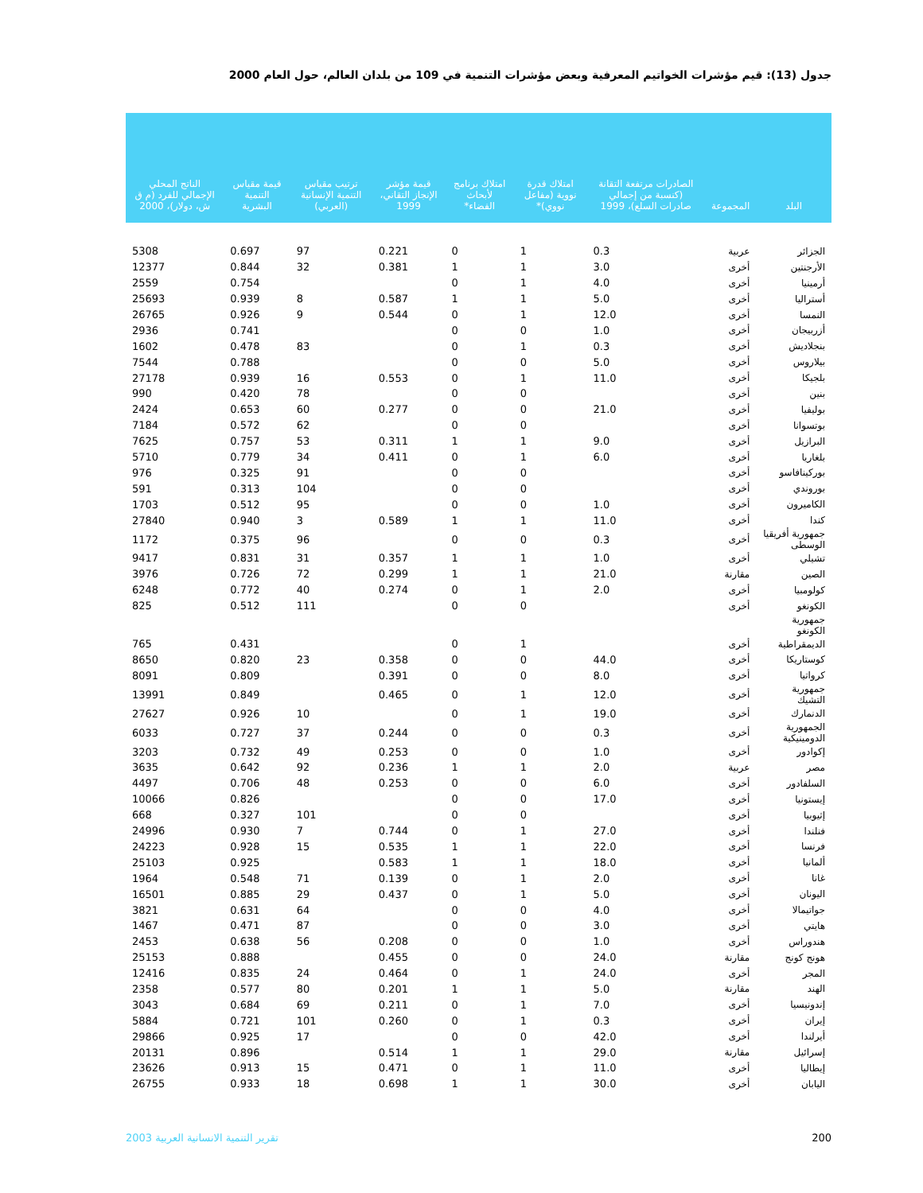جدول (13): قيم مؤشرات الخواتيم المعرفية وبعض مؤشرات التنمية في 109 من بلدان العالم، حول العام 2000
| البلد | المجموعة | الصادرات مرتفعة التقانة (كنسبة من إجمالي صادرات السلع)، 1999 | امتلاك قدرة نووية (مفاعل نووي)* | امتلاك برنامج لأبحاث الفضاء* | قيمة مؤشر الإنجاز التقاني، 1999 | ترتيب مقياس التنمية الإنسانية (العربي) | قيمة مقياس التنمية البشرية | الناتج المحلي الإجمالي للفرد (م ق ش، دولار)، 2000 |
| --- | --- | --- | --- | --- | --- | --- | --- | --- |
| الجزائر | عربية | 0.3 | 1 | 0 | 0.221 | 97 | 0.697 | 5308 |
| الأرجنتين | أخرى | 3.0 | 1 | 1 | 0.381 | 32 | 0.844 | 12377 |
| أرمينيا | أخرى | 4.0 | 1 | 0 | | | 0.754 | 2559 |
| أستراليا | أخرى | 5.0 | 1 | 1 | 0.587 | 8 | 0.939 | 25693 |
| النمسا | أخرى | 12.0 | 1 | 0 | 0.544 | 9 | 0.926 | 26765 |
| أزربيجان | أخرى | 1.0 | 0 | 0 | | | 0.741 | 2936 |
| بنجلاديش | أخرى | 0.3 | 1 | 0 | | 83 | 0.478 | 1602 |
| بيلاروس | أخرى | 5.0 | 0 | 0 | | | 0.788 | 7544 |
| بلجيكا | أخرى | 11.0 | 1 | 0 | 0.553 | 16 | 0.939 | 27178 |
| بنين | أخرى | | 0 | 0 | | 78 | 0.420 | 990 |
| بوليفيا | أخرى | 21.0 | 0 | 0 | 0.277 | 60 | 0.653 | 2424 |
| بوتسوانا | أخرى | | 0 | 0 | | 62 | 0.572 | 7184 |
| البرازيل | أخرى | 9.0 | 1 | 1 | 0.311 | 53 | 0.757 | 7625 |
| بلغاريا | أخرى | 6.0 | 1 | 0 | 0.411 | 34 | 0.779 | 5710 |
| بوركينافاسو | أخرى | | 0 | 0 | | 91 | 0.325 | 976 |
| بوروندي | أخرى | | 0 | 0 | | 104 | 0.313 | 591 |
| الكاميرون | أخرى | 1.0 | 0 | 0 | | 95 | 0.512 | 1703 |
| كندا | أخرى | 11.0 | 1 | 1 | 0.589 | 3 | 0.940 | 27840 |
| جمهورية أفريقيا الوسطى | أخرى | 0.3 | 0 | 0 | | 96 | 0.375 | 1172 |
| تشيلي | أخرى | 1.0 | 1 | 1 | 0.357 | 31 | 0.831 | 9417 |
| الصين | مقارنة | 21.0 | 1 | 1 | 0.299 | 72 | 0.726 | 3976 |
| كولومبيا | أخرى | 2.0 | 1 | 0 | 0.274 | 40 | 0.772 | 6248 |
| الكونغو | أخرى | | 0 | 0 | | 111 | 0.512 | 825 |
| جمهورية الكونغو | | | | | | | | |
| الديمقراطية | أخرى | | 1 | 0 | | | 0.431 | 765 |
| كوستاريكا | أخرى | 44.0 | 0 | 0 | 0.358 | 23 | 0.820 | 8650 |
| كرواتيا | أخرى | 8.0 | 0 | 0 | 0.391 | | 0.809 | 8091 |
| جمهورية التشيك | أخرى | 12.0 | 1 | 0 | 0.465 | | 0.849 | 13991 |
| الدنمارك | أخرى | 19.0 | 1 | 0 | | 10 | 0.926 | 27627 |
| الجمهورية الدومينيكية | أخرى | 0.3 | 0 | 0 | 0.244 | 37 | 0.727 | 6033 |
| إكوادور | أخرى | 1.0 | 0 | 0 | 0.253 | 49 | 0.732 | 3203 |
| مصر | عربية | 2.0 | 1 | 1 | 0.236 | 92 | 0.642 | 3635 |
| السلفادور | أخرى | 6.0 | 0 | 0 | 0.253 | 48 | 0.706 | 4497 |
| إيستونيا | أخرى | 17.0 | 0 | 0 | | | 0.826 | 10066 |
| إثيوبيا | أخرى | | 0 | 0 | | 101 | 0.327 | 668 |
| فنلندا | أخرى | 27.0 | 1 | 0 | 0.744 | 7 | 0.930 | 24996 |
| فرنسا | أخرى | 22.0 | 1 | 1 | 0.535 | 15 | 0.928 | 24223 |
| ألمانيا | أخرى | 18.0 | 1 | 1 | 0.583 | | 0.925 | 25103 |
| غانا | أخرى | 2.0 | 1 | 0 | 0.139 | 71 | 0.548 | 1964 |
| اليونان | أخرى | 5.0 | 1 | 0 | 0.437 | 29 | 0.885 | 16501 |
| جواتيمالا | أخرى | 4.0 | 0 | 0 | | 64 | 0.631 | 3821 |
| هايتي | أخرى | 3.0 | 0 | 0 | | 87 | 0.471 | 1467 |
| هندوراس | أخرى | 1.0 | 0 | 0 | 0.208 | 56 | 0.638 | 2453 |
| هونج كونج | مقارنة | 24.0 | 0 | 0 | 0.455 | | 0.888 | 25153 |
| المجر | أخرى | 24.0 | 1 | 0 | 0.464 | 24 | 0.835 | 12416 |
| الهند | مقارنة | 5.0 | 1 | 1 | 0.201 | 80 | 0.577 | 2358 |
| إندونيسيا | أخرى | 7.0 | 1 | 0 | 0.211 | 69 | 0.684 | 3043 |
| إيران | أخرى | 0.3 | 1 | 0 | 0.260 | 101 | 0.721 | 5884 |
| أيرلندا | أخرى | 42.0 | 0 | 0 | | 17 | 0.925 | 29866 |
| إسرائيل | مقارنة | 29.0 | 1 | 1 | 0.514 | | 0.896 | 20131 |
| إيطاليا | أخرى | 11.0 | 1 | 0 | 0.471 | 15 | 0.913 | 23626 |
| اليابان | أخرى | 30.0 | 1 | 1 | 0.698 | 18 | 0.933 | 26755 |
200 تقرير التنمية الانسانية العربية 2003